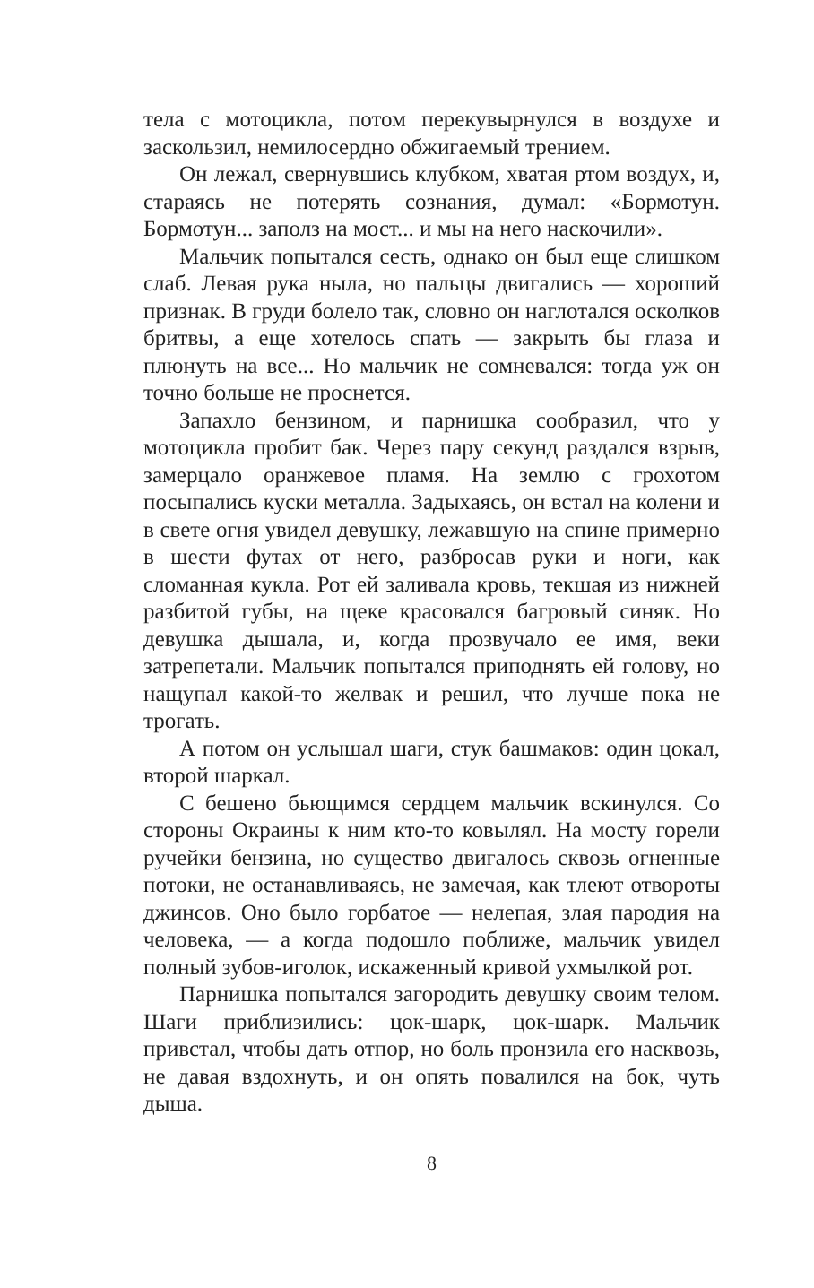тела с мотоцикла, потом перекувырнулся в воздухе и заскользил, немилосердно обжигаемый трением.
Он лежал, свернувшись клубком, хватая ртом воздух, и, стараясь не потерять сознания, думал: «Бормотун. Бормотун... заполз на мост... и мы на него наскочили».
Мальчик попытался сесть, однако он был еще слишком слаб. Левая рука ныла, но пальцы двигались — хороший признак. В груди болело так, словно он наглотался осколков бритвы, а еще хотелось спать — закрыть бы глаза и плюнуть на все... Но мальчик не сомневался: тогда уж он точно больше не проснется.
Запахло бензином, и парнишка сообразил, что у мотоцикла пробит бак. Через пару секунд раздался взрыв, замерцало оранжевое пламя. На землю с грохотом посыпались куски металла. Задыхаясь, он встал на колени и в свете огня увидел девушку, лежавшую на спине примерно в шести футах от него, разбросав руки и ноги, как сломанная кукла. Рот ей заливала кровь, текшая из нижней разбитой губы, на щеке красовался багровый синяк. Но девушка дышала, и, когда прозвучало ее имя, веки затрепетали. Мальчик попытался приподнять ей голову, но нащупал какой-то желвак и решил, что лучше пока не трогать.
А потом он услышал шаги, стук башмаков: один цокал, второй шаркал.
С бешено бьющимся сердцем мальчик вскинулся. Со стороны Окраины к ним кто-то ковылял. На мосту горели ручейки бензина, но существо двигалось сквозь огненные потоки, не останавливаясь, не замечая, как тлеют отвороты джинсов. Оно было горбатое — нелепая, злая пародия на человека, — а когда подошло поближе, мальчик увидел полный зубов-иголок, искаженный кривой ухмылкой рот.
Парнишка попытался загородить девушку своим телом. Шаги приблизились: цок-шарк, цок-шарк. Мальчик привстал, чтобы дать отпор, но боль пронзила его насквозь, не давая вздохнуть, и он опять повалился на бок, чуть дыша.
8